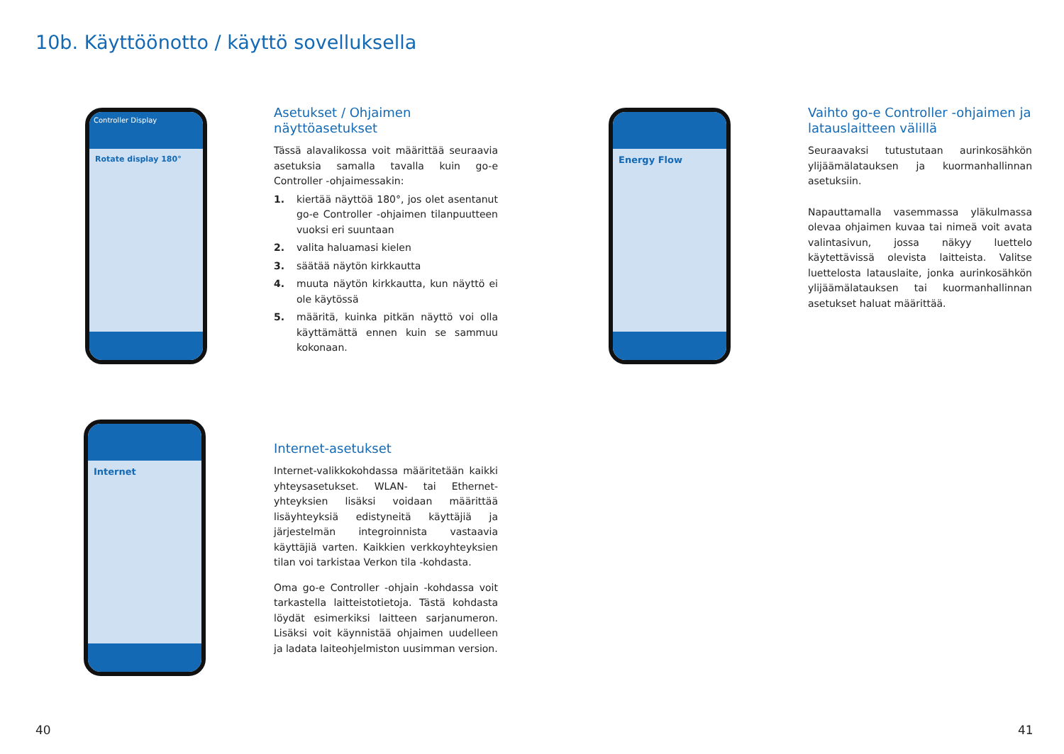10b. Käyttöönotto / käyttö sovelluksella
Controller Display
Rotate display 180°
Energy Flow
Internet
Asetukset / Ohjaimen näyttöasetukset
Tässä alavalikossa voit määrittää seuraavia asetuksia samalla tavalla kuin go-e Controller -ohjaimessakin:
1. kiertää näyttöä 180°, jos olet asentanut go-e Controller -ohjaimen tilanpuutteen vuoksi eri suuntaan
2. valita haluamasi kielen
3. säätää näytön kirkkautta
4. muuta näytön kirkkautta, kun näyttö ei ole käytössä
5. määritä, kuinka pitkän näyttö voi olla käyttämättä ennen kuin se sammuu kokonaan.
Vaihto go-e Controller -ohjaimen ja latauslaitteen välillä
Seuraavaksi tutustutaan aurinkosähkön ylijäämälatauksen ja kuormanhallinnan asetuksiin.
Napauttamalla vasemmassa yläkulmassa olevaa ohjaimen kuvaa tai nimeä voit avata valintasivun, jossa näkyy luettelo käytettävissä olevista laitteista. Valitse luettelosta latauslaite, jonka aurinkosähkön ylijäämälatauksen tai kuormanhallinnan asetukset haluat määrittää.
Internet-asetukset
Internet-valikkokohdassa määritetään kaikki yhteysasetukset. WLAN- tai Ethernet-yhteyksien lisäksi voidaan määrittää lisäyhteyksiä edistyneitä käyttäjiä ja järjestelmän integroinnista vastaavia käyttäjiä varten. Kaikkien verkkoyhteyksien tilan voi tarkistaa Verkon tila -kohdasta.
Oma go-e Controller -ohjain -kohdassa voit tarkastella laitteistotietoja. Tästä kohdasta löydät esimerkiksi laitteen sarjanumeron. Lisäksi voit käynnistää ohjaimen uudelleen ja ladata laiteohjelmiston uusimman version.
40 41